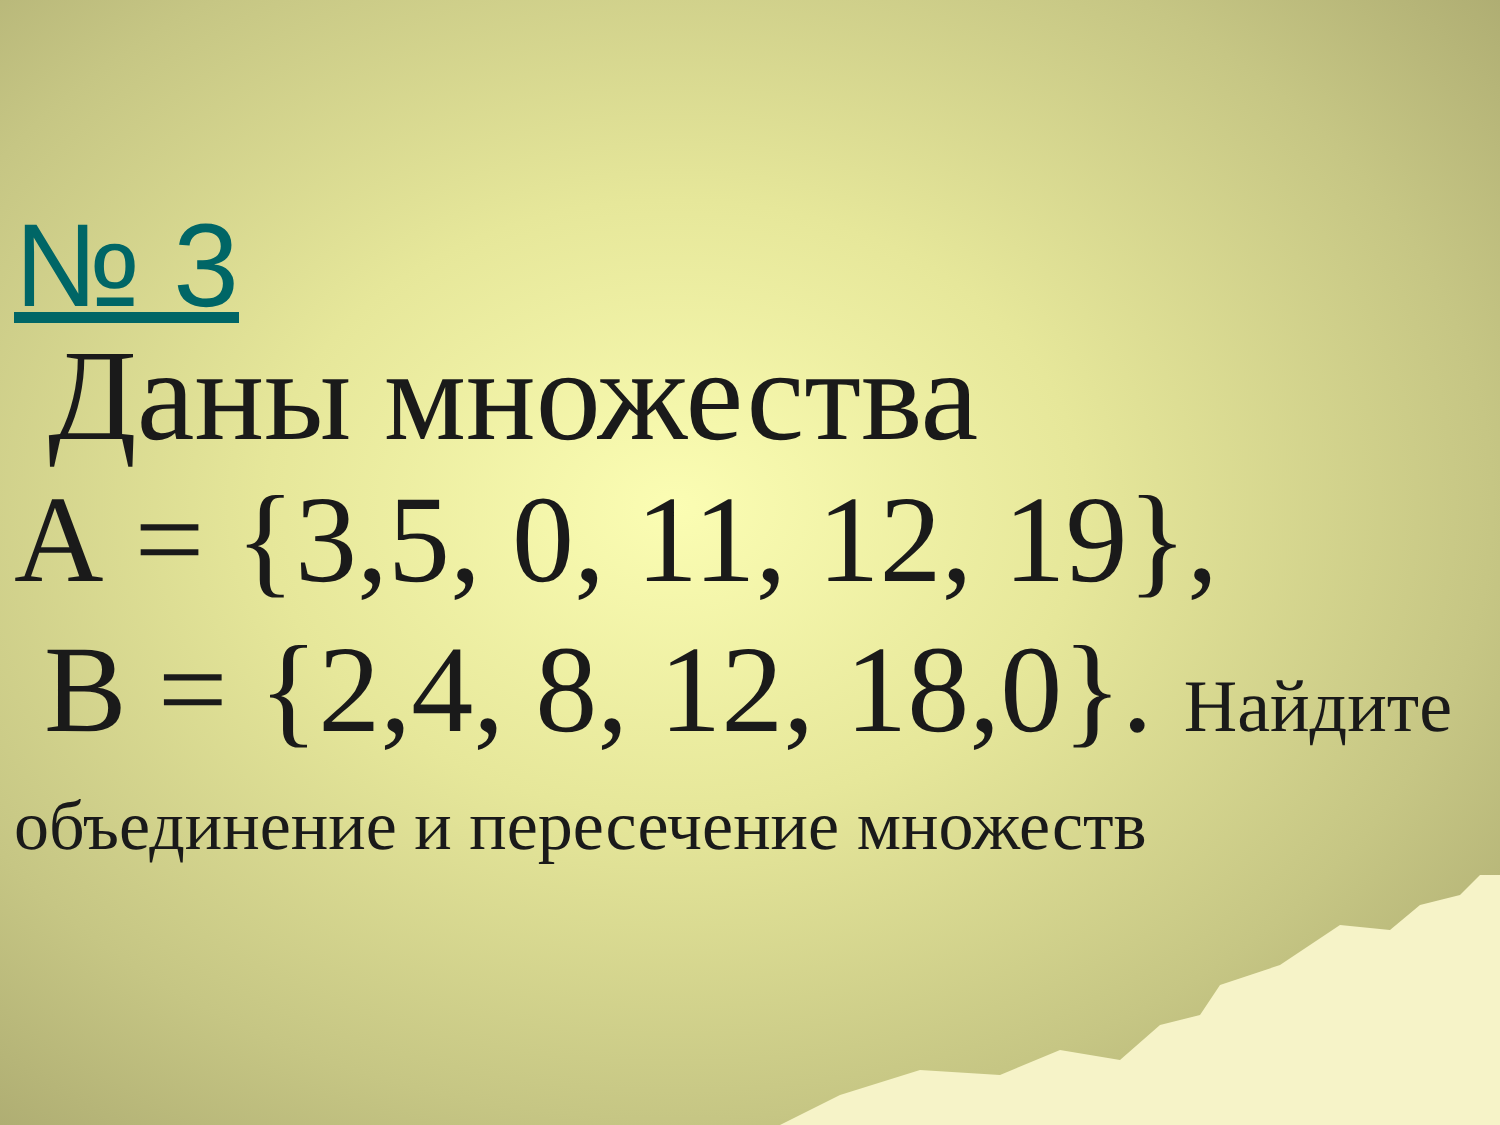№ 3
Даны множества
А = {3,5, 0, 11, 12, 19},
В = {2,4, 8, 12, 18,0}. Найдите
объединение и пересечение множеств